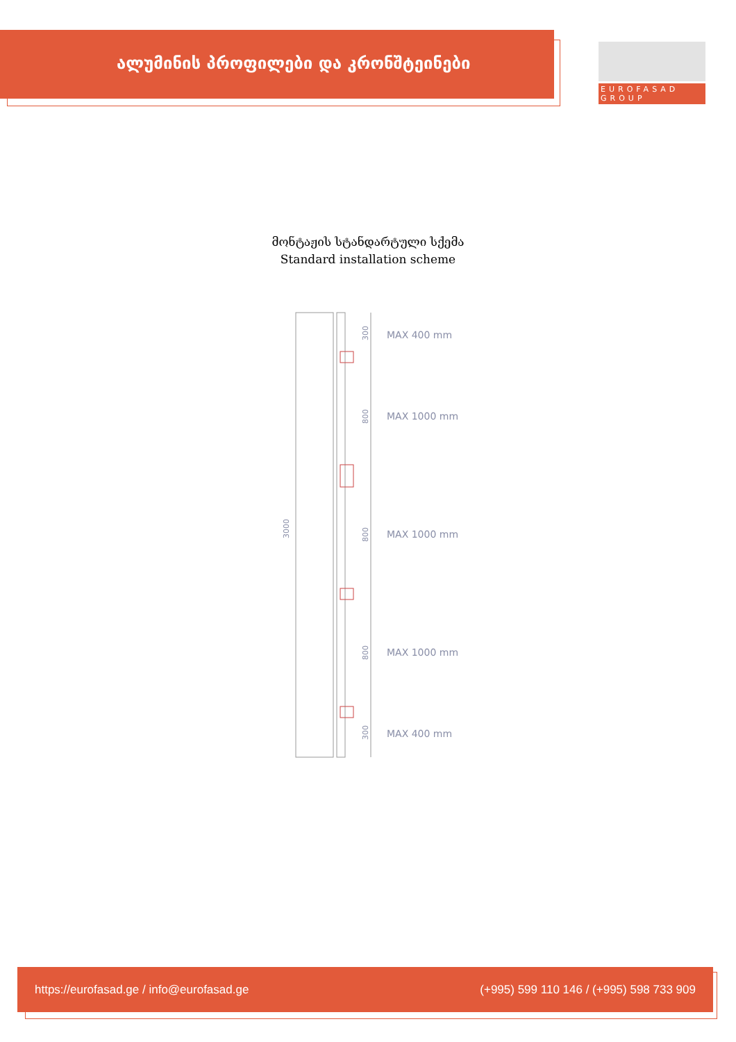ალუმინის პროფილები და კრონშტეინები
EUROFASAD GROUP
მონტაჟის სტანდარტული სქემა
Standard installation scheme
3000
300
800
800
800
300
MAX 400 mm
MAX 1000 mm
MAX 1000 mm
MAX 1000 mm
MAX 400 mm
https://eurofasad.ge / info@eurofasad.ge (+995) 599 110 146 / (+995) 598 733 909